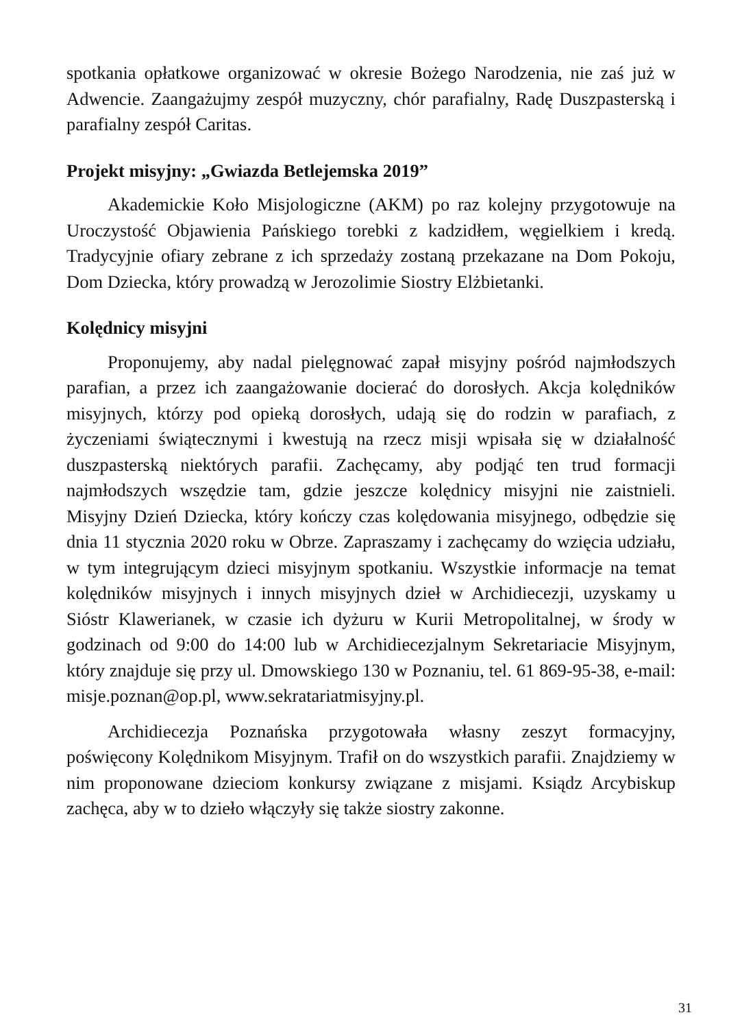spotkania opłatkowe organizować w okresie Bożego Narodzenia, nie zaś już w Adwencie. Zaangażujmy zespół muzyczny, chór parafialny, Radę Duszpasterską i parafialny zespół Caritas.
Projekt misyjny: „Gwiazda Betlejemska 2019”
Akademickie Koło Misjologiczne (AKM) po raz kolejny przygotowuje na Uroczystość Objawienia Pańskiego torebki z kadzidłem, węgielkiem i kredą. Tradycyjnie ofiary zebrane z ich sprzedaży zostaną przekazane na Dom Pokoju, Dom Dziecka, który prowadzą w Jerozolimie Siostry Elżbietanki.
Kolędnicy misyjni
Proponujemy, aby nadal pielęgnować zapał misyjny pośród najmłodszych parafian, a przez ich zaangażowanie docierać do dorosłych. Akcja kolędników misyjnych, którzy pod opieką dorosłych, udają się do rodzin w parafiach, z życzeniami świątecznymi i kwestują na rzecz misji wpisała się w działalność duszpasterską niektórych parafii. Zachęcamy, aby podjąć ten trud formacji najmłodszych wszędzie tam, gdzie jeszcze kolędnicy misyjni nie zaistnieli. Misyjny Dzień Dziecka, który kończy czas kolędowania misyjnego, odbędzie się dnia 11 stycznia 2020 roku w Obrze. Zapraszamy i zachęcamy do wzięcia udziału, w tym integrującym dzieci misyjnym spotkaniu. Wszystkie informacje na temat kolędników misyjnych i innych misyjnych dzieł w Archidiecezji, uzyskamy u Sióstr Klawerianek, w czasie ich dyżuru w Kurii Metropolitalnej, w środy w godzinach od 9:00 do 14:00 lub w Archidiecezjalnym Sekretariacie Misyjnym, który znajduje się przy ul. Dmowskiego 130 w Poznaniu, tel. 61 869-95-38, e-mail: misje.poznan@op.pl, www.sekratariatmisyjny.pl.
Archidiecezja Poznańska przygotowała własny zeszyt formacyjny, poświęcony Kolędnikom Misyjnym. Trafił on do wszystkich parafii. Znajdziemy w nim proponowane dzieciom konkursy związane z misjami. Ksiądz Arcybiskup zachęca, aby w to dzieło włączyły się także siostry zakonne.
31